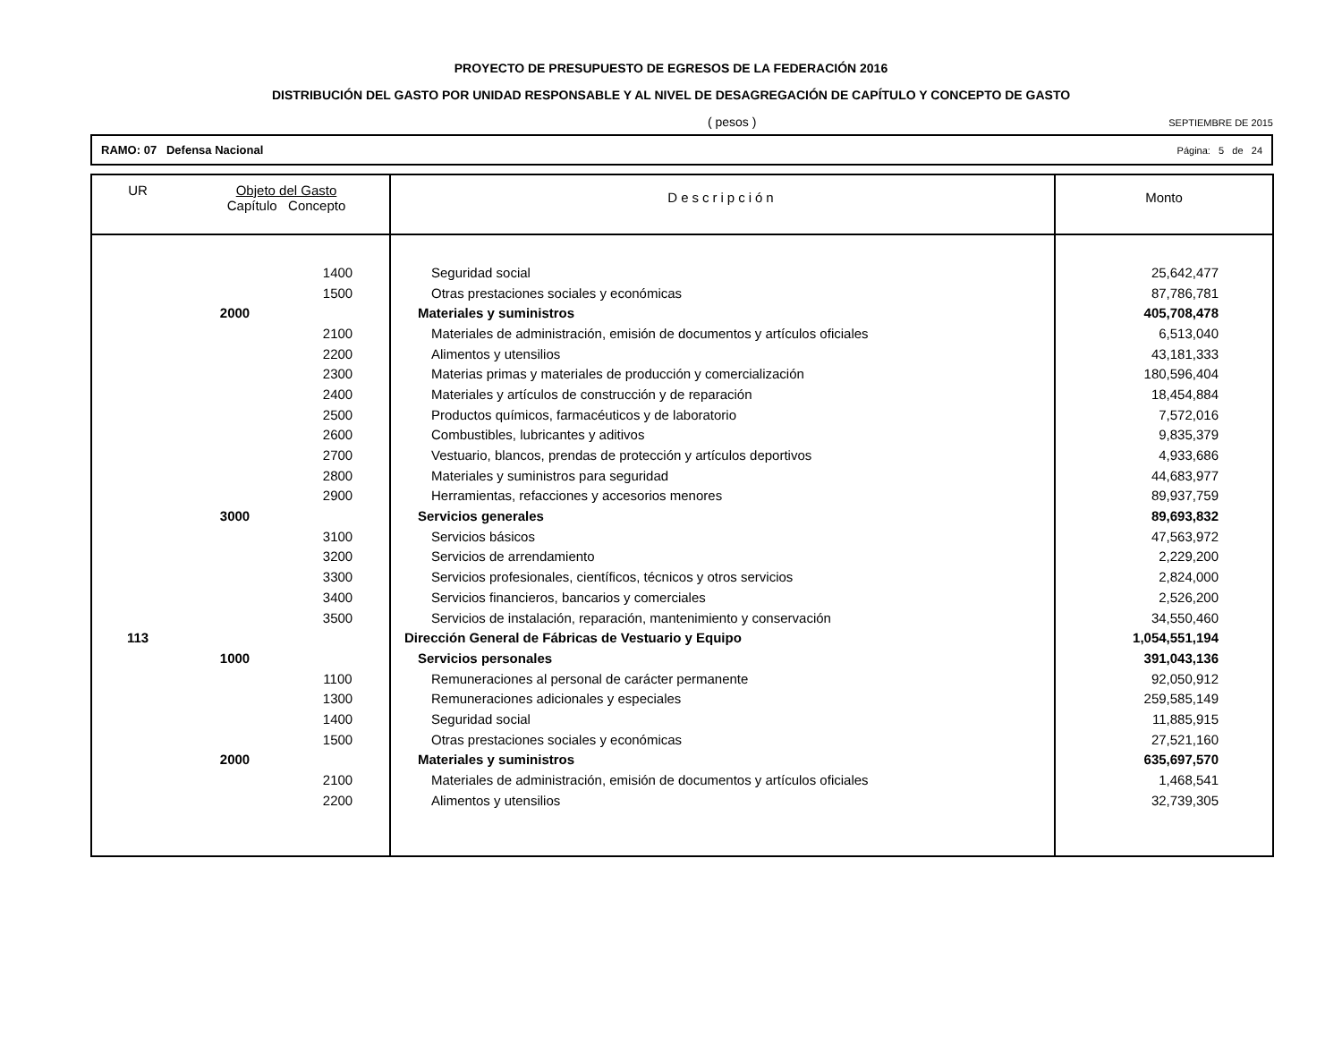PROYECTO DE PRESUPUESTO DE EGRESOS DE LA FEDERACIÓN 2016
DISTRIBUCIÓN DEL GASTO POR UNIDAD RESPONSABLE Y AL NIVEL DE DESAGREGACIÓN DE CAPÍTULO Y CONCEPTO DE GASTO
( pesos )
SEPTIEMBRE DE 2015
RAMO: 07 Defensa Nacional Página: 5 de 24
| UR | Objeto del Gasto Capítulo Concepto | | Descripción | Monto |
| --- | --- | --- | --- | --- |
| | | 1400 | Seguridad social | 25,642,477 |
| | | 1500 | Otras prestaciones sociales y económicas | 87,786,781 |
| | 2000 | | Materiales y suministros | 405,708,478 |
| | | 2100 | Materiales de administración, emisión de documentos y artículos oficiales | 6,513,040 |
| | | 2200 | Alimentos y utensilios | 43,181,333 |
| | | 2300 | Materias primas y materiales de producción y comercialización | 180,596,404 |
| | | 2400 | Materiales y artículos de construcción y de reparación | 18,454,884 |
| | | 2500 | Productos químicos, farmacéuticos y de laboratorio | 7,572,016 |
| | | 2600 | Combustibles, lubricantes y aditivos | 9,835,379 |
| | | 2700 | Vestuario, blancos, prendas de protección y artículos deportivos | 4,933,686 |
| | | 2800 | Materiales y suministros para seguridad | 44,683,977 |
| | | 2900 | Herramientas, refacciones y accesorios menores | 89,937,759 |
| | 3000 | | Servicios generales | 89,693,832 |
| | | 3100 | Servicios básicos | 47,563,972 |
| | | 3200 | Servicios de arrendamiento | 2,229,200 |
| | | 3300 | Servicios profesionales, científicos, técnicos y otros servicios | 2,824,000 |
| | | 3400 | Servicios financieros, bancarios y comerciales | 2,526,200 |
| | | 3500 | Servicios de instalación, reparación, mantenimiento y conservación | 34,550,460 |
| 113 | | | Dirección General de Fábricas de Vestuario y Equipo | 1,054,551,194 |
| | 1000 | | Servicios personales | 391,043,136 |
| | | 1100 | Remuneraciones al personal de carácter permanente | 92,050,912 |
| | | 1300 | Remuneraciones adicionales y especiales | 259,585,149 |
| | | 1400 | Seguridad social | 11,885,915 |
| | | 1500 | Otras prestaciones sociales y económicas | 27,521,160 |
| | 2000 | | Materiales y suministros | 635,697,570 |
| | | 2100 | Materiales de administración, emisión de documentos y artículos oficiales | 1,468,541 |
| | | 2200 | Alimentos y utensilios | 32,739,305 |